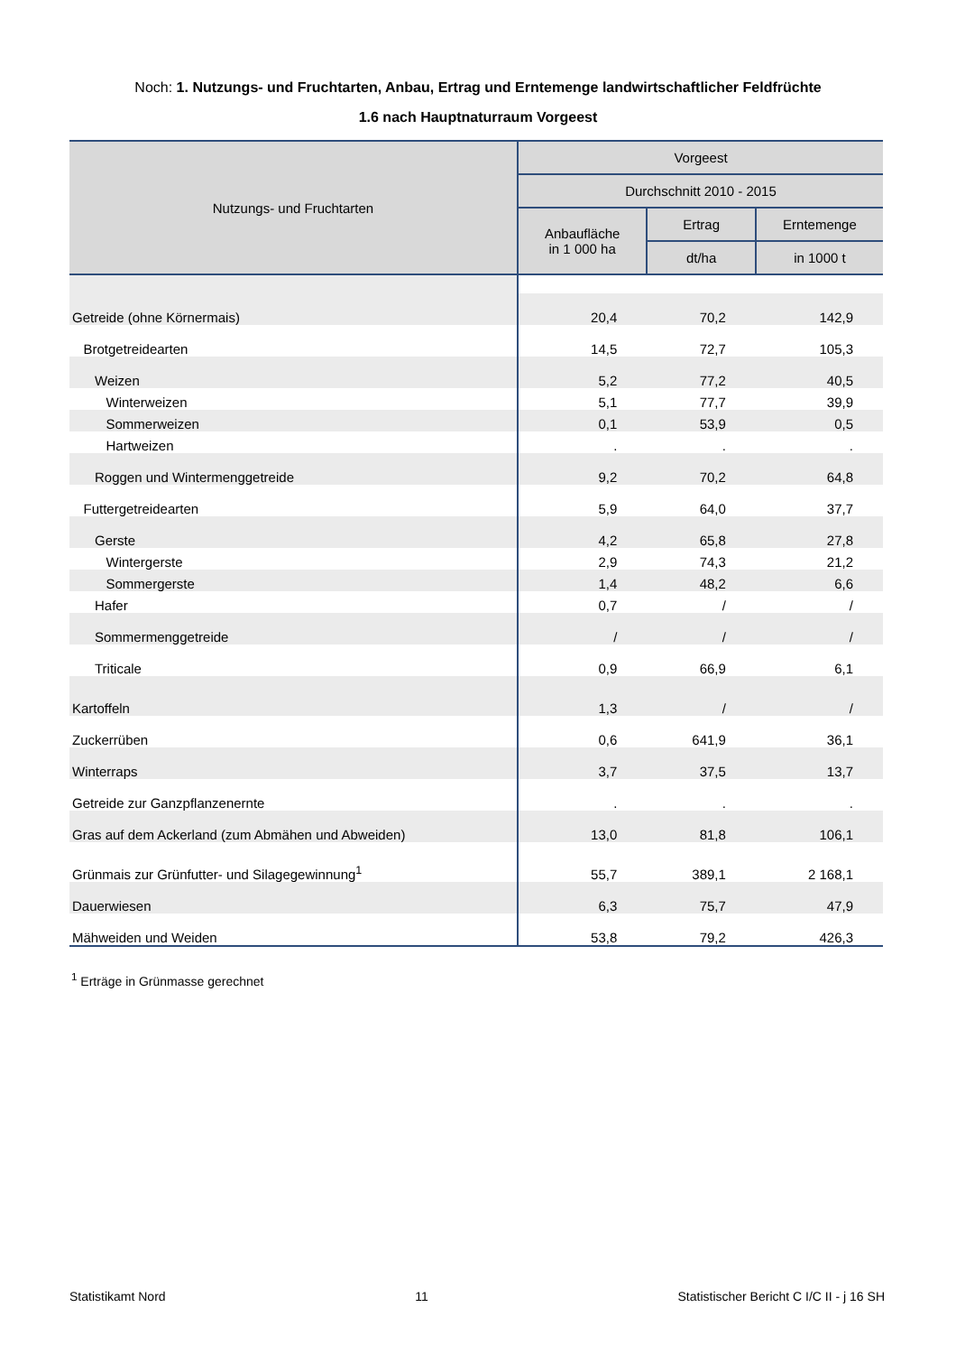Noch: 1. Nutzungs- und Fruchtarten, Anbau, Ertrag und Erntemenge landwirtschaftlicher Feldfrüchte
1.6 nach Hauptnaturraum Vorgeest
| Nutzungs- und Fruchtarten | Vorgeest | | |
| --- | --- | --- | --- |
| | Durchschnitt 2010 - 2015 | | |
| | Anbaufläche in 1 000 ha | Ertrag | Erntemenge |
| | | dt/ha | in 1000 t |
| Getreide (ohne Körnermais) | 20,4 | 70,2 | 142,9 |
| Brotgetreidearten | 14,5 | 72,7 | 105,3 |
| Weizen | 5,2 | 77,2 | 40,5 |
| Winterweizen | 5,1 | 77,7 | 39,9 |
| Sommerweizen | 0,1 | 53,9 | 0,5 |
| Hartweizen | . | . | . |
| Roggen und Wintermenggetreide | 9,2 | 70,2 | 64,8 |
| Futtergetreidearten | 5,9 | 64,0 | 37,7 |
| Gerste | 4,2 | 65,8 | 27,8 |
| Wintergerste | 2,9 | 74,3 | 21,2 |
| Sommergerste | 1,4 | 48,2 | 6,6 |
| Hafer | 0,7 | / | / |
| Sommermenggetreide | / | / | / |
| Triticale | 0,9 | 66,9 | 6,1 |
| Kartoffeln | 1,3 | / | / |
| Zuckerrüben | 0,6 | 641,9 | 36,1 |
| Winterraps | 3,7 | 37,5 | 13,7 |
| Getreide zur Ganzpflanzenernte | . | . | . |
| Gras auf dem Ackerland (zum Abmähen und Abweiden) | 13,0 | 81,8 | 106,1 |
| Grünmais zur Grünfutter- und Silagegewinnung<sup>1</sup> | 55,7 | 389,1 | 2 168,1 |
| Dauerwiesen | 6,3 | 75,7 | 47,9 |
| Mähweiden und Weiden | 53,8 | 79,2 | 426,3 |
<sup>1</sup> Erträge in Grünmasse gerechnet
Statistikamt Nord 11 Statistischer Bericht C I/C II - j 16 SH